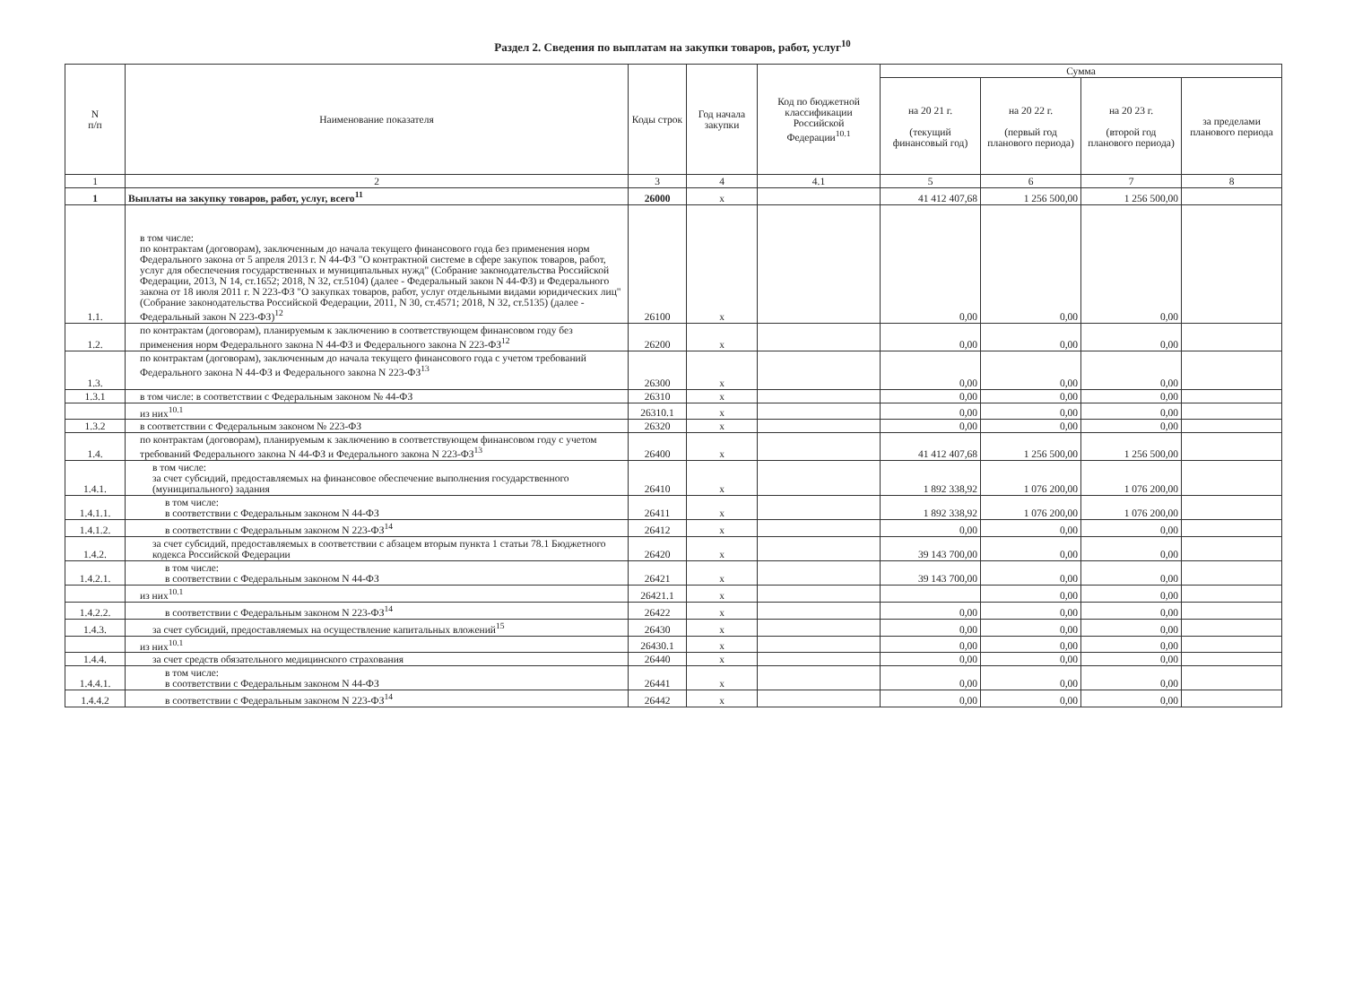Раздел 2. Сведения по выплатам на закупки товаров, работ, услуг<sup>10</sup>
| N п/п | Наименование показателя | Коды строк | Год начала закупки | Код по бюджетной классификации Российской Федерации<sup>10.1</sup> | Сумма | | | |
| --- | --- | --- | --- | --- | --- | --- | --- | --- |
| | | | | | на 20 21 г. (текущий финансовый год) | на 20 22 г. (первый год планового периода) | на 20 23 г. (второй год планового периода) | за пределами планового периода |
| 1 | 2 | 3 | 4 | 4.1 | 5 | 6 | 7 | 8 |
| 1 | Выплаты на закупку товаров, работ, услуг, всего<sup>11</sup> | 26000 | x | | 41 412 407,68 | 1 256 500,00 | 1 256 500,00 | |
| 1.1. | в том числе: по контрактам (договорам), заключенным до начала текущего финансового года без применения норм Федерального закона от 5 апреля 2013 г. N 44-ФЗ "О контрактной системе в сфере закупок товаров, работ, услуг для обеспечения государственных и муниципальных нужд" (Собрание законодательства Российской Федерации, 2013, N 14, ст.1652; 2018, N 32, ст.5104) (далее - Федеральный закон N 44-ФЗ) и Федерального закона от 18 июля 2011 г. N 223-ФЗ "О закупках товаров, работ, услуг отдельными видами юридических лиц" (Собрание законодательства Российской Федерации, 2011, N 30, ст.4571; 2018, N 32, ст.5135) (далее - Федеральный закон N 223-ФЗ)<sup>12</sup> | 26100 | x | | 0,00 | 0,00 | 0,00 | |
| 1.2. | по контрактам (договорам), планируемым к заключению в соответствующем финансовом году без применения норм Федерального закона N 44-ФЗ и Федерального закона N 223-ФЗ<sup>12</sup> | 26200 | x | | 0,00 | 0,00 | 0,00 | |
| 1.3. | по контрактам (договорам), заключенным до начала текущего финансового года с учетом требований Федерального закона N 44-ФЗ и Федерального закона N 223-ФЗ<sup>13</sup> | 26300 | x | | 0,00 | 0,00 | 0,00 | |
| 1.3.1 | в том числе: в соответствии с Федеральным законом № 44-ФЗ | 26310 | x | | 0,00 | 0,00 | 0,00 | |
| | из них<sup>10.1</sup> | 26310.1 | x | | 0,00 | 0,00 | 0,00 | |
| 1.3.2 | в соответствии с Федеральным законом № 223-ФЗ | 26320 | x | | 0,00 | 0,00 | 0,00 | |
| 1.4. | по контрактам (договорам), планируемым к заключению в соответствующем финансовом году с учетом требований Федерального закона N 44-ФЗ и Федерального закона N 223-ФЗ<sup>13</sup> | 26400 | x | | 41 412 407,68 | 1 256 500,00 | 1 256 500,00 | |
| 1.4.1. | в том числе: за счет субсидий, предоставляемых на финансовое обеспечение выполнения государственного (муниципального) задания | 26410 | x | | 1 892 338,92 | 1 076 200,00 | 1 076 200,00 | |
| 1.4.1.1. | в том числе: в соответствии с Федеральным законом N 44-ФЗ | 26411 | x | | 1 892 338,92 | 1 076 200,00 | 1 076 200,00 | |
| 1.4.1.2. | в соответствии с Федеральным законом N 223-ФЗ<sup>14</sup> | 26412 | x | | 0,00 | 0,00 | 0,00 | |
| 1.4.2. | за счет субсидий, предоставляемых в соответствии с абзацем вторым пункта 1 статьи 78.1 Бюджетного кодекса Российской Федерации | 26420 | x | | 39 143 700,00 | 0,00 | 0,00 | |
| 1.4.2.1. | в том числе: в соответствии с Федеральным законом N 44-ФЗ | 26421 | x | | 39 143 700,00 | 0,00 | 0,00 | |
| | из них<sup>10.1</sup> | 26421.1 | x | | | 0,00 | 0,00 | |
| 1.4.2.2. | в соответствии с Федеральным законом N 223-ФЗ<sup>14</sup> | 26422 | x | | 0,00 | 0,00 | 0,00 | |
| 1.4.3. | за счет субсидий, предоставляемых на осуществление капитальных вложений<sup>15</sup> | 26430 | x | | 0,00 | 0,00 | 0,00 | |
| | из них<sup>10.1</sup> | 26430.1 | x | | 0,00 | 0,00 | 0,00 | |
| 1.4.4. | за счет средств обязательного медицинского страхования | 26440 | x | | 0,00 | 0,00 | 0,00 | |
| 1.4.4.1. | в том числе: в соответствии с Федеральным законом N 44-ФЗ | 26441 | x | | 0,00 | 0,00 | 0,00 | |
| 1.4.4.2 | в соответствии с Федеральным законом N 223-ФЗ<sup>14</sup> | 26442 | x | | 0,00 | 0,00 | 0,00 | |